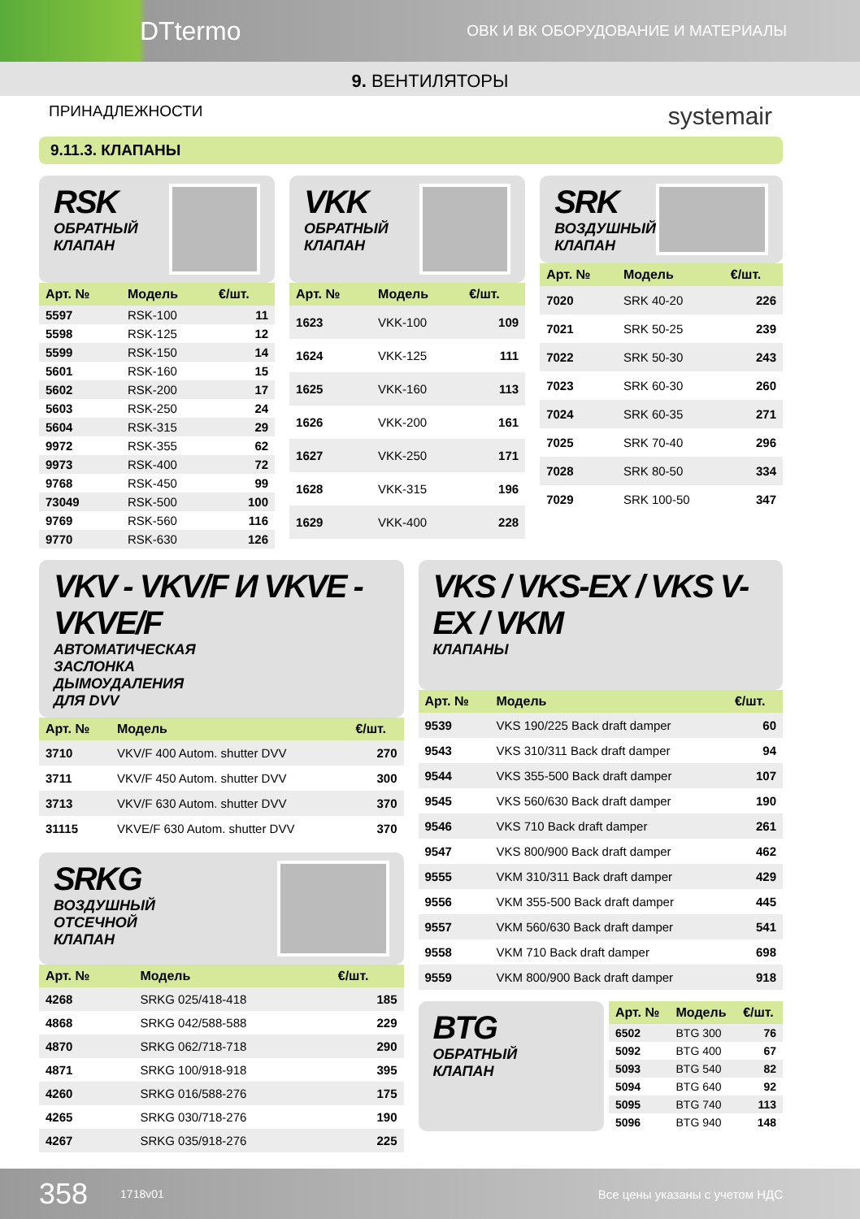DTtermo ОВК И ВК ОБОРУДОВАНИЕ И МАТЕРИАЛЫ
9. ВЕНТИЛЯТОРЫ
ПРИНАДЛЕЖНОСТИ systemair
9.11.3. КЛАПАНЫ
RSK
ОБРАТНЫЙ
КЛАПАН
| Арт. № | Модель | €/шт. |
| --- | --- | --- |
| 5597 | RSK-100 | 11 |
| 5598 | RSK-125 | 12 |
| 5599 | RSK-150 | 14 |
| 5601 | RSK-160 | 15 |
| 5602 | RSK-200 | 17 |
| 5603 | RSK-250 | 24 |
| 5604 | RSK-315 | 29 |
| 9972 | RSK-355 | 62 |
| 9973 | RSK-400 | 72 |
| 9768 | RSK-450 | 99 |
| 73049 | RSK-500 | 100 |
| 9769 | RSK-560 | 116 |
| 9770 | RSK-630 | 126 |
VKK
ОБРАТНЫЙ
КЛАПАН
| Арт. № | Модель | €/шт. |
| --- | --- | --- |
| 1623 | VKK-100 | 109 |
| 1624 | VKK-125 | 111 |
| 1625 | VKK-160 | 113 |
| 1626 | VKK-200 | 161 |
| 1627 | VKK-250 | 171 |
| 1628 | VKK-315 | 196 |
| 1629 | VKK-400 | 228 |
SRK
ВОЗДУШНЫЙ
КЛАПАН
| Арт. № | Модель | €/шт. |
| --- | --- | --- |
| 7020 | SRK 40-20 | 226 |
| 7021 | SRK 50-25 | 239 |
| 7022 | SRK 50-30 | 243 |
| 7023 | SRK 60-30 | 260 |
| 7024 | SRK 60-35 | 271 |
| 7025 | SRK 70-40 | 296 |
| 7028 | SRK 80-50 | 334 |
| 7029 | SRK 100-50 | 347 |
VKV - VKV/F И VKVE - VKVE/F
АВТОМАТИЧЕСКАЯ
ЗАСЛОНКА
ДЫМОУДАЛЕНИЯ
ДЛЯ DVV
| Арт. № | Модель | €/шт. |
| --- | --- | --- |
| 3710 | VKV/F 400 Autom. shutter DVV | 270 |
| 3711 | VKV/F 450 Autom. shutter DVV | 300 |
| 3713 | VKV/F 630 Autom. shutter DVV | 370 |
| 31115 | VKVE/F 630 Autom. shutter DVV | 370 |
SRKG
ВОЗДУШНЫЙ
ОТСЕЧНОЙ
КЛАПАН
| Арт. № | Модель | €/шт. |
| --- | --- | --- |
| 4268 | SRKG 025/418-418 | 185 |
| 4868 | SRKG 042/588-588 | 229 |
| 4870 | SRKG 062/718-718 | 290 |
| 4871 | SRKG 100/918-918 | 395 |
| 4260 | SRKG 016/588-276 | 175 |
| 4265 | SRKG 030/718-276 | 190 |
| 4267 | SRKG 035/918-276 | 225 |
VKS / VKS-EX / VKS V-EX / VKM
КЛАПАНЫ
| Арт. № | Модель | €/шт. |
| --- | --- | --- |
| 9539 | VKS 190/225 Back draft damper | 60 |
| 9543 | VKS 310/311 Back draft damper | 94 |
| 9544 | VKS 355-500 Back draft damper | 107 |
| 9545 | VKS 560/630 Back draft damper | 190 |
| 9546 | VKS 710 Back draft damper | 261 |
| 9547 | VKS 800/900 Back draft damper | 462 |
| 9555 | VKM 310/311 Back draft damper | 429 |
| 9556 | VKM 355-500 Back draft damper | 445 |
| 9557 | VKM 560/630 Back draft damper | 541 |
| 9558 | VKM 710 Back draft damper | 698 |
| 9559 | VKM 800/900 Back draft damper | 918 |
BTG
ОБРАТНЫЙ
КЛАПАН
| Арт. № | Модель | €/шт. |
| --- | --- | --- |
| 6502 | BTG 300 | 76 |
| 5092 | BTG 400 | 67 |
| 5093 | BTG 540 | 82 |
| 5094 | BTG 640 | 92 |
| 5095 | BTG 740 | 113 |
| 5096 | BTG 940 | 148 |
358 1718v01 Все цены указаны с учетом НДС